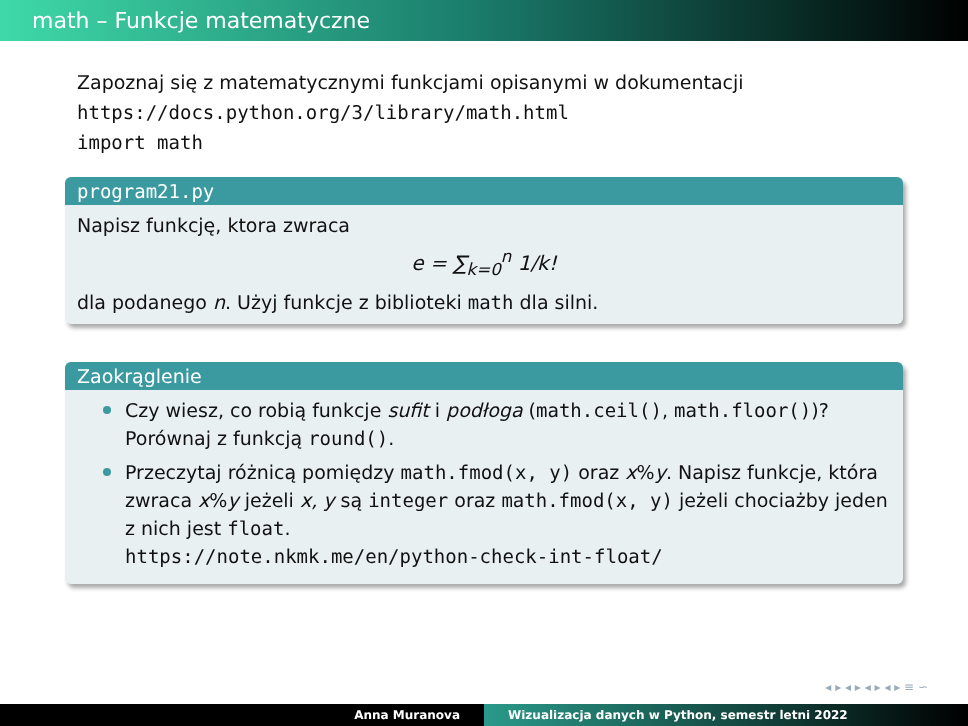math – Funkcje matematyczne
Zapoznaj się z matematycznymi funkcjami opisanymi w dokumentacji
https://docs.python.org/3/library/math.html
import math
program21.py
Napisz funkcję, ktora zwraca
e = ∑<sub>k=0</sub><sup>n</sup> 1/k!
dla podanego n. Użyj funkcje z biblioteki math dla silni.
Zaokrąglenie
Czy wiesz, co robią funkcje sufit i podłoga (math.ceil(), math.floor())?
Porównaj z funkcją round().
Przeczytaj różnicą pomiędzy math.fmod(x, y) oraz x%y. Napisz funkcje, która zwraca x%y jeżeli x, y są integer oraz math.fmod(x, y) jeżeli chociażby jeden z nich jest float.
https://note.nkmk.me/en/python-check-int-float/
◂ ▸ ◂ ▸ ◂ ▸ ◂ ▸ ≡ ∽
Anna Muranova Wizualizacja danych w Python, semestr letni 2022